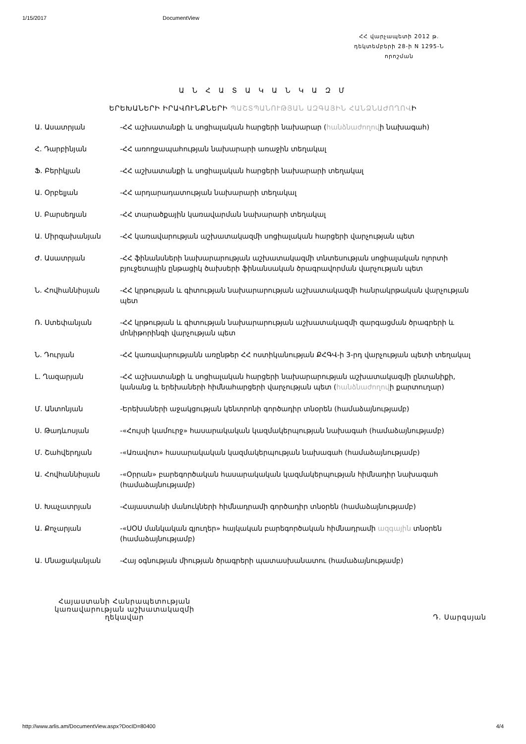1/15/2017 DocumentView
ՀՀ վարչապետի 2012 թ.
դեկտեմբերի 28-ի N 1295-Ն
որոշման
Ա Ն Հ Ա Տ Ա Կ Ա Ն Կ Ա Զ Մ
ԵՐԵԽԱՆԵՐԻ ԻՐԱՎՈՒՆՔՆԵՐԻ ՊԱՇՏՊԱՆՈՒԹՅԱՆ ԱԶԳԱՅԻՆ ՀԱՆՁՆԱԺՈՂՈՎԻ
| Ա. Ասատրյան | -ՀՀ աշխատանքի և սոցիալական հարցերի նախարար ( հանձնաժողով ի նախագահ) |
| Հ. Դարբինյան | -ՀՀ առողջապահության նախարարի առաջին տեղակալ |
| Ֆ. Բերիկյան | -ՀՀ աշխատանքի և սոցիալական հարցերի նախարարի տեղակալ |
| Ա. Օրբելյան | -ՀՀ արդարադատության նախարարի տեղակալ |
| Ս. Բարսեղյան | -ՀՀ տարածքային կառավարման նախարարի տեղակալ |
| Ա. Միրզախանյան | -ՀՀ կառավարության աշխատակազմի սոցիալական հարցերի վարչության պետ |
| Ժ. Ասատրյան | -ՀՀ ֆինանսների նախարարության աշխատակազմի տնտեսության սոցիալական ոլորտի բյուջետային ընթացիկ ծախսերի ֆինանսական ծրագրավորման վարչության պետ |
| Ն. Հովհաննիսյան | -ՀՀ կրթության և գիտության նախարարության աշխատակազմի հանրակրթական վարչության պետ |
| Ռ. Ստեփանյան | -ՀՀ կրթության և գիտության նախարարության աշխատակազմի զարգացման ծրագրերի և մոնիթորինգի վարչության պետ |
| Ն. Դուրյան | -ՀՀ կառավարությանն առընթեր ՀՀ ոստիկանության ՔՀԳՎ-ի 3-րդ վարչության պետի տեղակալ |
| Լ. Ղազարյան | -ՀՀ աշխատանքի և սոցիալական հարցերի նախարարության աշխատակազմի ընտանիքի, կանանց և երեխաների հիմնահարցերի վարչության պետ ( հանձնաժողով ի քարտուղար) |
| Մ. Անտոնյան | -Երեխաների աջակցության կենտրոնի գործադիր տնօրեն (համաձայնությամբ) |
| Ս. Թադևոսյան | -«Հույսի կամուրջ» հասարակական կազմակերպության նախագահ (համաձայնությամբ) |
| Մ. Շահվերդյան | -«Առավոտ» հասարակական կազմակերպության նախագահ (համաձայնությամբ) |
| Ա. Հովհաննիսյան | -«Օրրան» բարեգործական հասարակական կազմակերպության հիմնադիր նախագահ (համաձայնությամբ) |
| Ս. Խաչատրյան | -Հայաստանի մանուկների հիմնադրամի գործադիր տնօրեն (համաձայնությամբ) |
| Ա. Քոչարյան | -«ՍՕՍ մանկական գյուղեր» հայկական բարեգործական հիմնադրամի ազգային տնօրեն (համաձայնությամբ) |
| Ա. Մնացականյան | -Հայ օգնության միության ծրագրերի պատասխանատու (համաձայնությամբ) |
Հայաստանի Հանրապետության
կառավարության աշխատակազմի
ղեկավար
Դ. Սարգսյան
http://www.arlis.am/DocumentView.aspx?DocID=80400 4/4